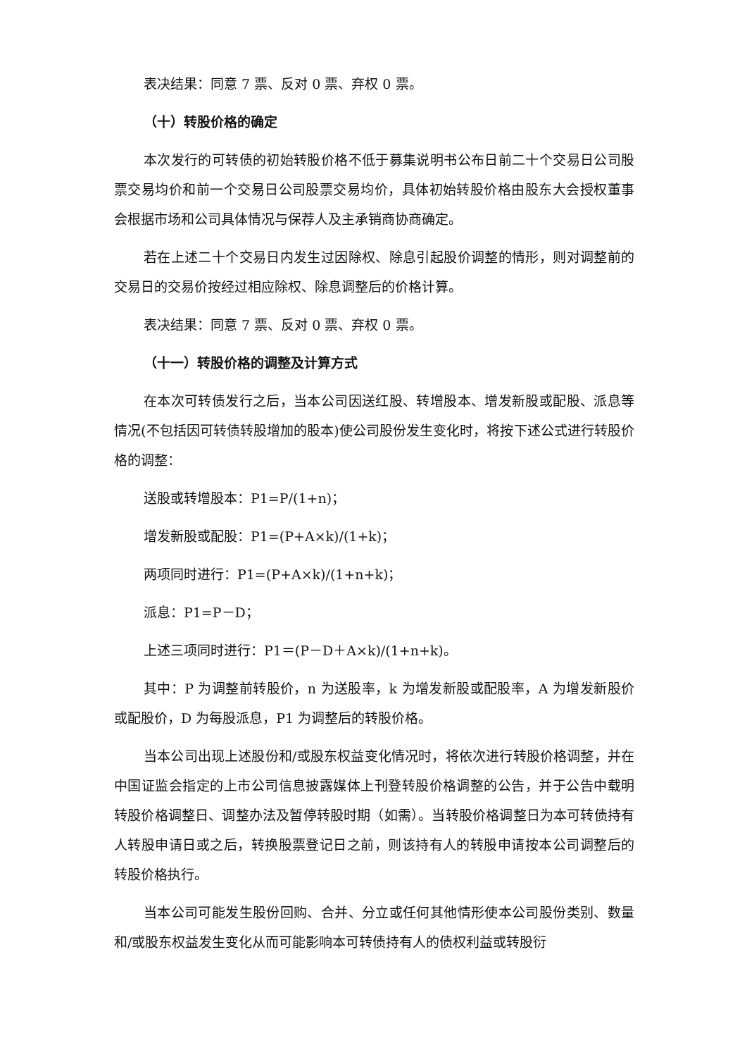表决结果：同意 7 票、反对 0 票、弃权 0 票。
（十）转股价格的确定
本次发行的可转债的初始转股价格不低于募集说明书公布日前二十个交易日公司股票交易均价和前一个交易日公司股票交易均价，具体初始转股价格由股东大会授权董事会根据市场和公司具体情况与保荐人及主承销商协商确定。
若在上述二十个交易日内发生过因除权、除息引起股价调整的情形，则对调整前的交易日的交易价按经过相应除权、除息调整后的价格计算。
表决结果：同意 7 票、反对 0 票、弃权 0 票。
（十一）转股价格的调整及计算方式
在本次可转债发行之后，当本公司因送红股、转增股本、增发新股或配股、派息等情况(不包括因可转债转股增加的股本)使公司股份发生变化时，将按下述公式进行转股价格的调整：
送股或转增股本：P1=P/(1+n)；
增发新股或配股：P1=(P+A×k)/(1+k)；
两项同时进行：P1=(P+A×k)/(1+n+k)；
派息：P1=P－D；
上述三项同时进行：P1＝(P－D＋A×k)/(1+n+k)。
其中：P 为调整前转股价，n 为送股率，k 为增发新股或配股率，A 为增发新股价或配股价，D 为每股派息，P1 为调整后的转股价格。
当本公司出现上述股份和/或股东权益变化情况时，将依次进行转股价格调整，并在中国证监会指定的上市公司信息披露媒体上刊登转股价格调整的公告，并于公告中载明转股价格调整日、调整办法及暂停转股时期（如需）。当转股价格调整日为本可转债持有人转股申请日或之后，转换股票登记日之前，则该持有人的转股申请按本公司调整后的转股价格执行。
当本公司可能发生股份回购、合并、分立或任何其他情形使本公司股份类别、数量和/或股东权益发生变化从而可能影响本可转债持有人的债权利益或转股衍